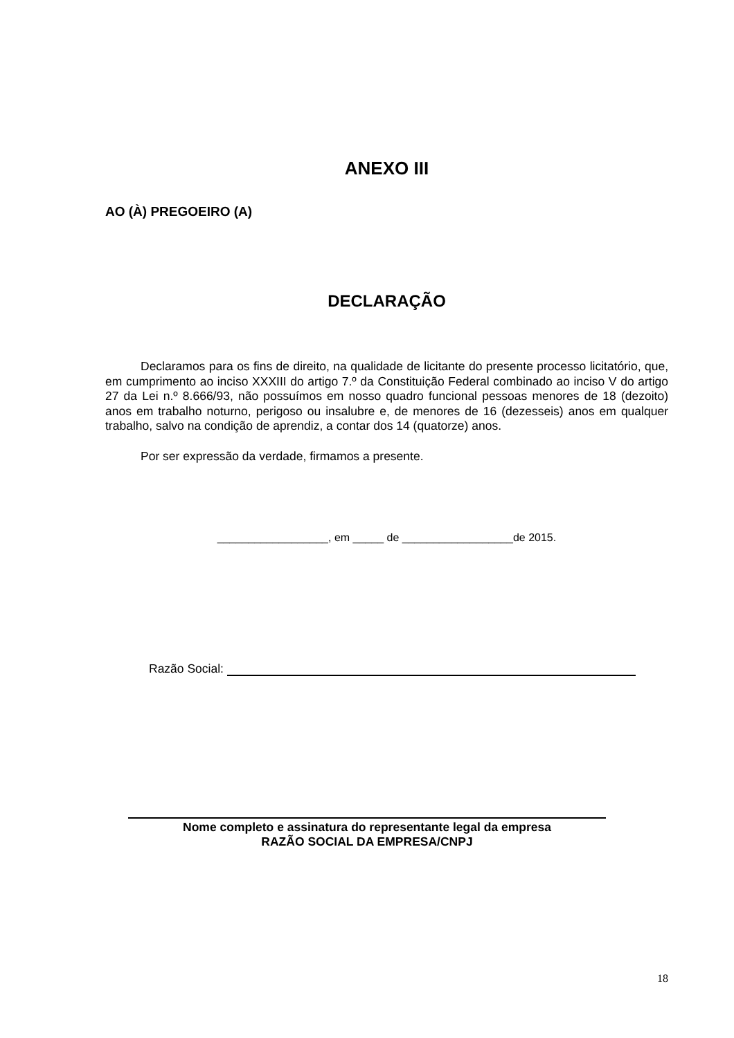ANEXO III
AO (À) PREGOEIRO (A)
DECLARAÇÃO
Declaramos para os fins de direito, na qualidade de licitante do presente processo licitatório, que, em cumprimento ao inciso XXXIII do artigo 7.º da Constituição Federal combinado ao inciso V do artigo 27 da Lei n.º 8.666/93, não possuímos em nosso quadro funcional pessoas menores de 18 (dezoito) anos em trabalho noturno, perigoso ou insalubre e, de menores de 16 (dezesseis) anos em qualquer trabalho, salvo na condição de aprendiz, a contar dos 14 (quatorze) anos.
Por ser expressão da verdade, firmamos a presente.
__________________, em _____ de __________________de 2015.
Razão Social:
Nome completo e assinatura do representante legal da empresa
RAZÃO SOCIAL DA EMPRESA/CNPJ
18